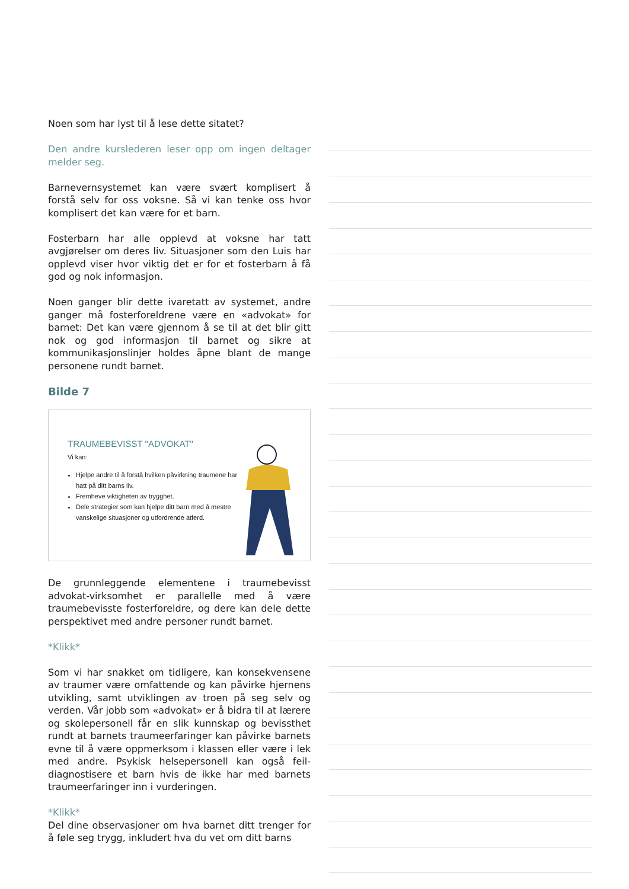Noen som har lyst til å lese dette sitatet?
Den andre kurslederen leser opp om ingen deltager melder seg.
Barnevernsystemet kan være svært komplisert å forstå selv for oss voksne. Så vi kan tenke oss hvor komplisert det kan være for et barn.
Fosterbarn har alle opplevd at voksne har tatt avgjørelser om deres liv. Situasjoner som den Luis har opplevd viser hvor viktig det er for et fosterbarn å få god og nok informasjon.
Noen ganger blir dette ivaretatt av systemet, andre ganger må fosterforeldrene være en «advokat» for barnet: Det kan være gjennom å se til at det blir gitt nok og god informasjon til barnet og sikre at kommunikasjonslinjer holdes åpne blant de mange personene rundt barnet.
Bilde 7
TRAUMEBEVISST "ADVOKAT"
Vi kan:
Hjelpe andre til å forstå hvilken påvirkning traumene har hatt på ditt barns liv.
Fremheve viktigheten av trygghet.
Dele strategier som kan hjelpe ditt barn med å mestre vanskelige situasjoner og utfordrende atferd.
De grunnleggende elementene i traumebevisst advokat-virksomhet er parallelle med å være traumebevisste fosterforeldre, og dere kan dele dette perspektivet med andre personer rundt barnet.
*Klikk*
Som vi har snakket om tidligere, kan konsekvensene av traumer være omfattende og kan påvirke hjernens utvikling, samt utviklingen av troen på seg selv og verden. Vår jobb som «advokat» er å bidra til at lærere og skolepersonell får en slik kunnskap og bevissthet rundt at barnets traumeerfaringer kan påvirke barnets evne til å være oppmerksom i klassen eller være i lek med andre. Psykisk helsepersonell kan også feil-diagnostisere et barn hvis de ikke har med barnets traumeerfaringer inn i vurderingen.
*Klikk*
Del dine observasjoner om hva barnet ditt trenger for å føle seg trygg, inkludert hva du vet om ditt barns